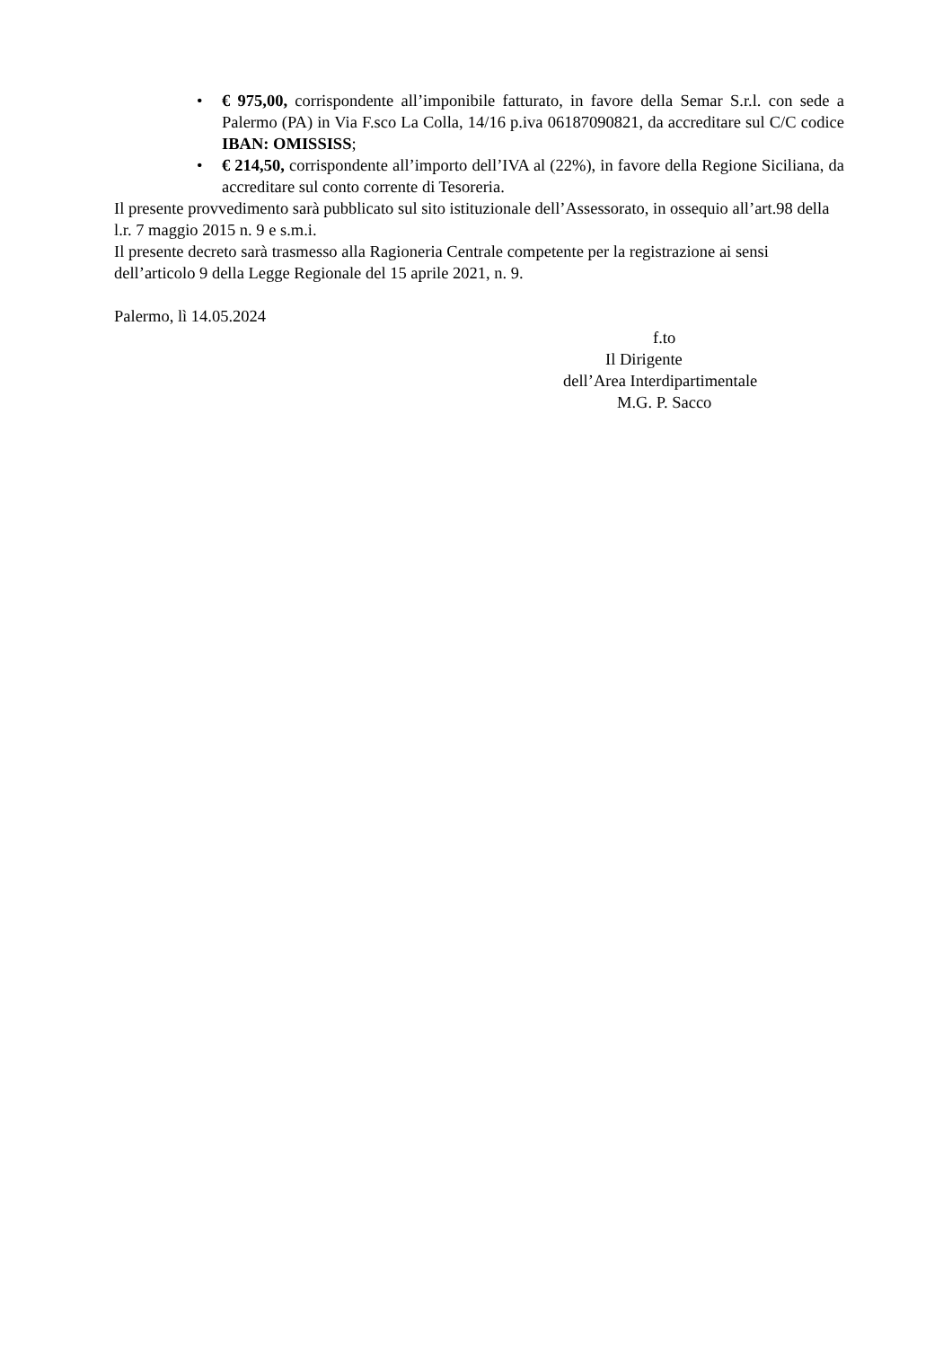• € 975,00, corrispondente all’imponibile fatturato, in favore della Semar S.r.l. con sede a Palermo (PA) in Via F.sco La Colla, 14/16 p.iva 06187090821, da accreditare sul C/C codice IBAN: OMISSISS;
• € 214,50, corrispondente all’importo dell’IVA al (22%), in favore della Regione Siciliana, da accreditare sul conto corrente di Tesoreria.
Il presente provvedimento sarà pubblicato sul sito istituzionale dell’Assessorato, in ossequio all’art.98 della l.r. 7 maggio 2015 n. 9 e s.m.i.
Il presente decreto sarà trasmesso alla Ragioneria Centrale competente per la registrazione ai sensi dell’articolo 9 della Legge Regionale del 15 aprile 2021, n. 9.
Palermo, lì 14.05.2024
f.to
Il Dirigente
dell’Area Interdipartimentale
M.G. P. Sacco